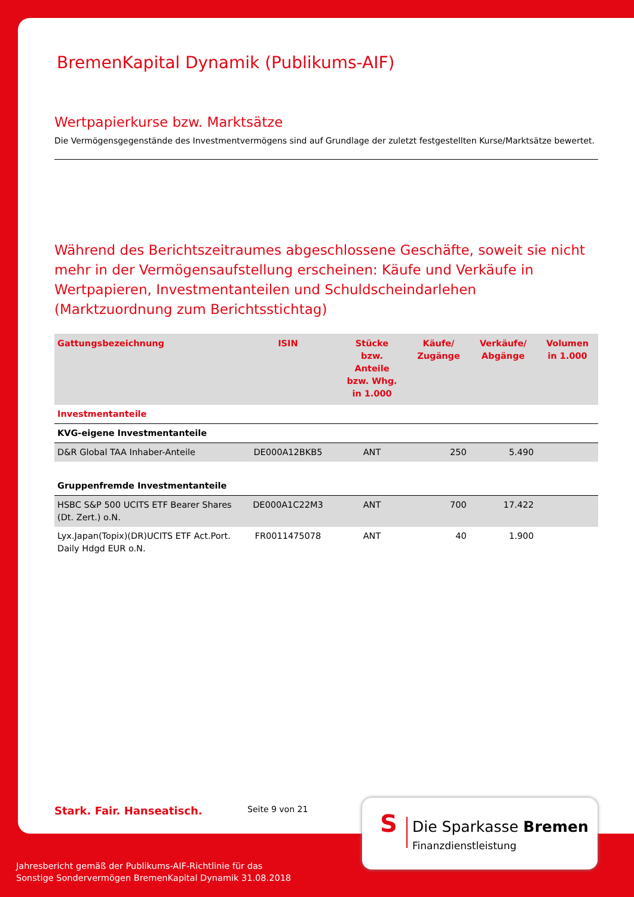BremenKapital Dynamik (Publikums-AIF)
Wertpapierkurse bzw. Marktsätze
Die Vermögensgegenstände des Investmentvermögens sind auf Grundlage der zuletzt festgestellten Kurse/Marktsätze bewertet.
Während des Berichtszeitraumes abgeschlossene Geschäfte, soweit sie nicht mehr in der Vermögensaufstellung erscheinen: Käufe und Verkäufe in Wertpapieren, Investmentanteilen und Schuldscheindarlehen (Marktzuordnung zum Berichtsstichtag)
| Gattungsbezeichnung | ISIN | Stücke bzw. Anteile bzw. Whg. in 1.000 | Käufe/ Zugänge | Verkäufe/ Abgänge | Volumen in 1.000 |
| --- | --- | --- | --- | --- | --- |
| Investmentanteile | | | | | |
| KVG-eigene Investmentanteile | | | | | |
| D&R Global TAA Inhaber-Anteile | DE000A12BKB5 | ANT | 250 | 5.490 | |
| Gruppenfremde Investmentanteile | | | | | |
| HSBC S&P 500 UCITS ETF Bearer Shares (Dt. Zert.) o.N. | DE000A1C22M3 | ANT | 700 | 17.422 | |
| Lyx.Japan(Topix)(DR)UCITS ETF Act.Port. Daily Hdgd EUR o.N. | FR0011475078 | ANT | 40 | 1.900 | |
Stark. Fair. Hanseatisch. Seite 9 von 21
S Die Sparkasse Bremen
Finanzdienstleistung
Jahresbericht gemäß der Publikums-AIF-Richtlinie für das
Sonstige Sondervermögen BremenKapital Dynamik 31.08.2018